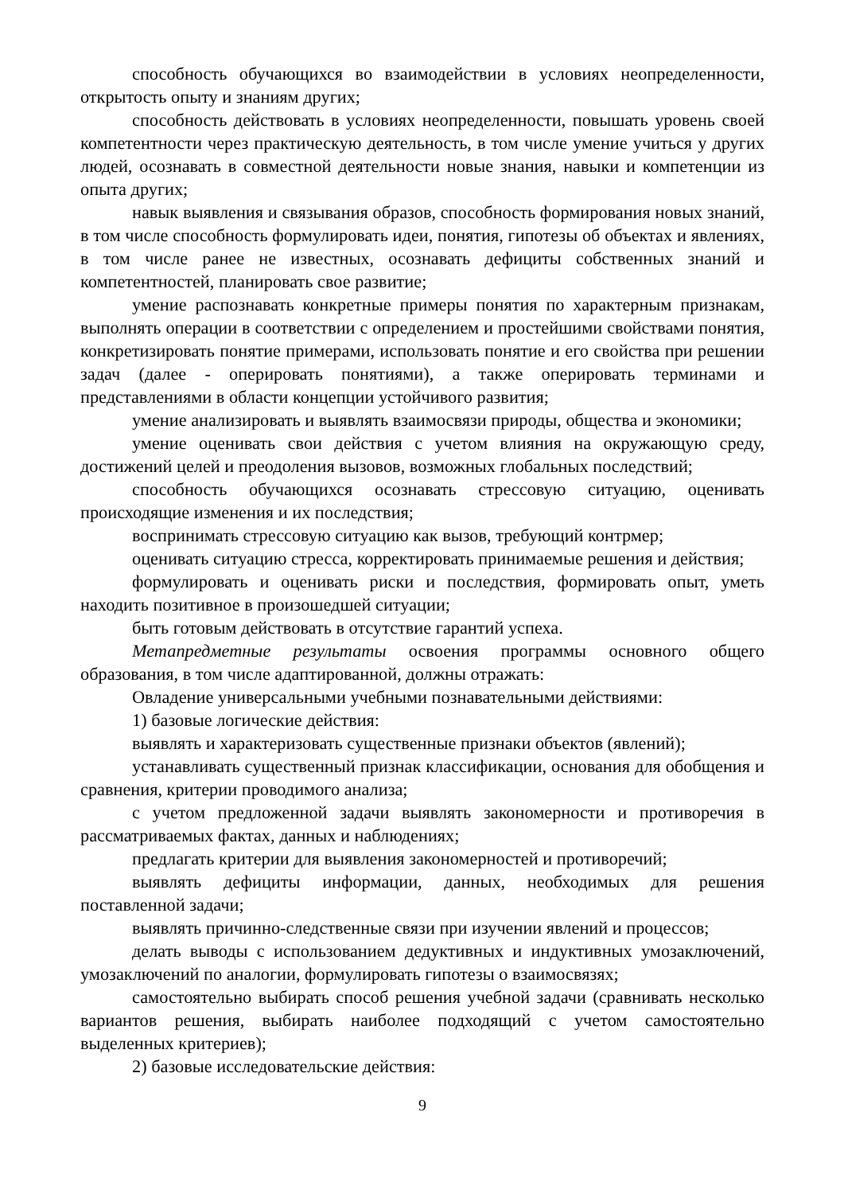способность обучающихся во взаимодействии в условиях неопределенности, открытость опыту и знаниям других;
способность действовать в условиях неопределенности, повышать уровень своей компетентности через практическую деятельность, в том числе умение учиться у других людей, осознавать в совместной деятельности новые знания, навыки и компетенции из опыта других;
навык выявления и связывания образов, способность формирования новых знаний, в том числе способность формулировать идеи, понятия, гипотезы об объектах и явлениях, в том числе ранее не известных, осознавать дефициты собственных знаний и компетентностей, планировать свое развитие;
умение распознавать конкретные примеры понятия по характерным признакам, выполнять операции в соответствии с определением и простейшими свойствами понятия, конкретизировать понятие примерами, использовать понятие и его свойства при решении задач (далее - оперировать понятиями), а также оперировать терминами и представлениями в области концепции устойчивого развития;
умение анализировать и выявлять взаимосвязи природы, общества и экономики;
умение оценивать свои действия с учетом влияния на окружающую среду, достижений целей и преодоления вызовов, возможных глобальных последствий;
способность обучающихся осознавать стрессовую ситуацию, оценивать происходящие изменения и их последствия;
воспринимать стрессовую ситуацию как вызов, требующий контрмер;
оценивать ситуацию стресса, корректировать принимаемые решения и действия;
формулировать и оценивать риски и последствия, формировать опыт, уметь находить позитивное в произошедшей ситуации;
быть готовым действовать в отсутствие гарантий успеха.
Метапредметные результаты освоения программы основного общего образования, в том числе адаптированной, должны отражать:
Овладение универсальными учебными познавательными действиями:
1) базовые логические действия:
выявлять и характеризовать существенные признаки объектов (явлений);
устанавливать существенный признак классификации, основания для обобщения и сравнения, критерии проводимого анализа;
с учетом предложенной задачи выявлять закономерности и противоречия в рассматриваемых фактах, данных и наблюдениях;
предлагать критерии для выявления закономерностей и противоречий;
выявлять дефициты информации, данных, необходимых для решения поставленной задачи;
выявлять причинно-следственные связи при изучении явлений и процессов;
делать выводы с использованием дедуктивных и индуктивных умозаключений, умозаключений по аналогии, формулировать гипотезы о взаимосвязях;
самостоятельно выбирать способ решения учебной задачи (сравнивать несколько вариантов решения, выбирать наиболее подходящий с учетом самостоятельно выделенных критериев);
2) базовые исследовательские действия:
9